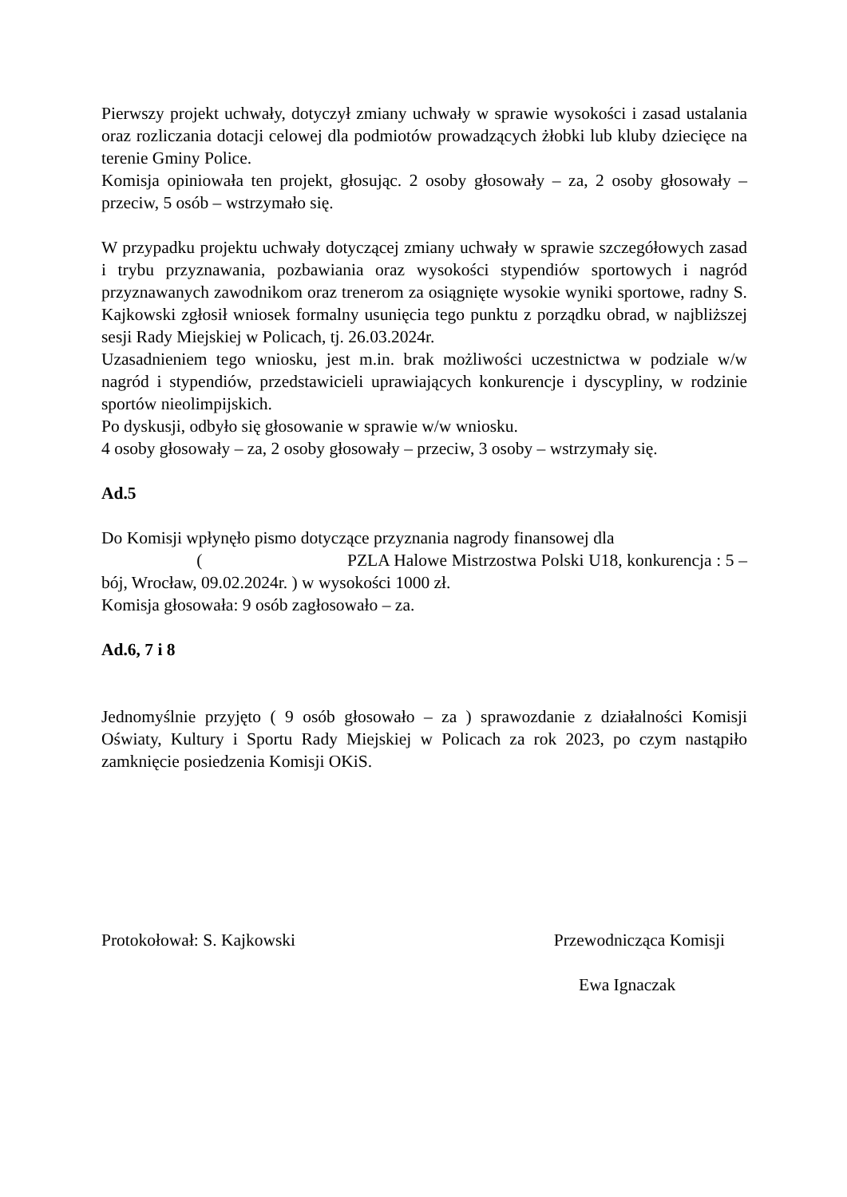Pierwszy projekt uchwały, dotyczył zmiany uchwały w sprawie wysokości i zasad ustalania oraz rozliczania dotacji celowej dla podmiotów prowadzących żłobki lub kluby dziecięce na terenie Gminy Police.
Komisja opiniowała ten projekt, głosując. 2 osoby głosowały – za, 2 osoby głosowały – przeciw, 5 osób – wstrzymało się.
W przypadku projektu uchwały dotyczącej zmiany uchwały w sprawie szczegółowych zasad i trybu przyznawania, pozbawiania oraz wysokości stypendiów sportowych i nagród przyznawanych zawodnikom oraz trenerom za osiągnięte wysokie wyniki sportowe, radny S. Kajkowski zgłosił wniosek formalny usunięcia tego punktu z porządku obrad, w najbliższej sesji Rady Miejskiej w Policach, tj. 26.03.2024r.
Uzasadnieniem tego wniosku, jest m.in. brak możliwości uczestnictwa w podziale w/w nagród i stypendiów, przedstawicieli uprawiających konkurencje i dyscypliny, w rodzinie sportów nieolimpijskich.
Po dyskusji, odbyło się głosowanie w sprawie w/w wniosku.
4 osoby głosowały – za, 2 osoby głosowały – przeciw, 3 osoby – wstrzymały się.
Ad.5
Do Komisji wpłynęło pismo dotyczące przyznania nagrody finansowej dla
( PZLA Halowe Mistrzostwa Polski U18, konkurencja : 5 – bój, Wrocław, 09.02.2024r. ) w wysokości 1000 zł.
Komisja głosowała: 9 osób zagłosowało – za.
Ad.6, 7 i 8
Jednomyślnie przyjęto ( 9 osób głosowało – za ) sprawozdanie z działalności Komisji Oświaty, Kultury i Sportu Rady Miejskiej w Policach za rok 2023, po czym nastąpiło zamknięcie posiedzenia Komisji OKiS.
Protokołował: S. Kajkowski Przewodnicząca Komisji
Ewa Ignaczak